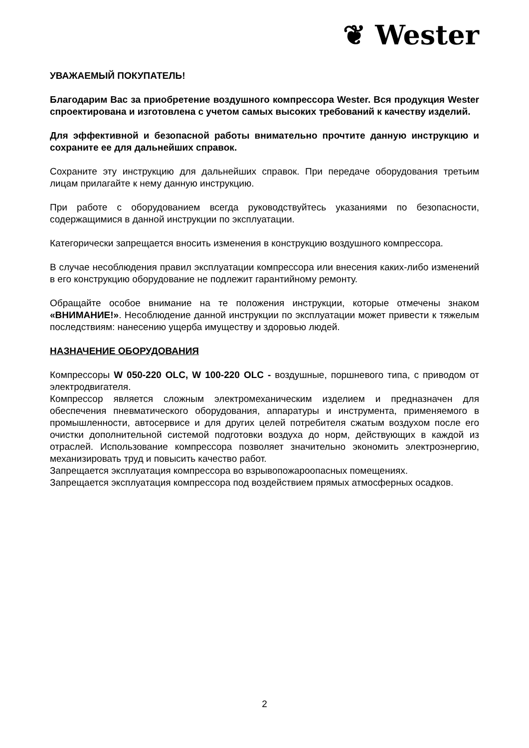❦ Wester
УВАЖАЕМЫЙ ПОКУПАТЕЛЬ!
Благодарим Вас за приобретение воздушного компрессора Wester. Вся продукция Wester спроектирована и изготовлена с учетом самых высоких требований к качеству изделий.
Для эффективной и безопасной работы внимательно прочтите данную инструкцию и сохраните ее для дальнейших справок.
Сохраните эту инструкцию для дальнейших справок. При передаче оборудования третьим лицам прилагайте к нему данную инструкцию.
При работе с оборудованием всегда руководствуйтесь указаниями по безопасности, содержащимися в данной инструкции по эксплуатации.
Категорически запрещается вносить изменения в конструкцию воздушного компрессора.
В случае несоблюдения правил эксплуатации компрессора или внесения каких-либо изменений в его конструкцию оборудование не подлежит гарантийному ремонту.
Обращайте особое внимание на те положения инструкции, которые отмечены знаком «ВНИМАНИЕ!». Несоблюдение данной инструкции по эксплуатации может привести к тяжелым последствиям: нанесению ущерба имуществу и здоровью людей.
НАЗНАЧЕНИЕ ОБОРУДОВАНИЯ
Компрессоры W 050-220 OLC, W 100-220 OLC - воздушные, поршневого типа, с приводом от электродвигателя.
Компрессор является сложным электромеханическим изделием и предназначен для обеспечения пневматического оборудования, аппаратуры и инструмента, применяемого в промышленности, автосервисе и для других целей потребителя сжатым воздухом после его очистки дополнительной системой подготовки воздуха до норм, действующих в каждой из отраслей. Использование компрессора позволяет значительно экономить электроэнергию, механизировать труд и повысить качество работ.
Запрещается эксплуатация компрессора во взрывопожароопасных помещениях.
Запрещается эксплуатация компрессора под воздействием прямых атмосферных осадков.
2